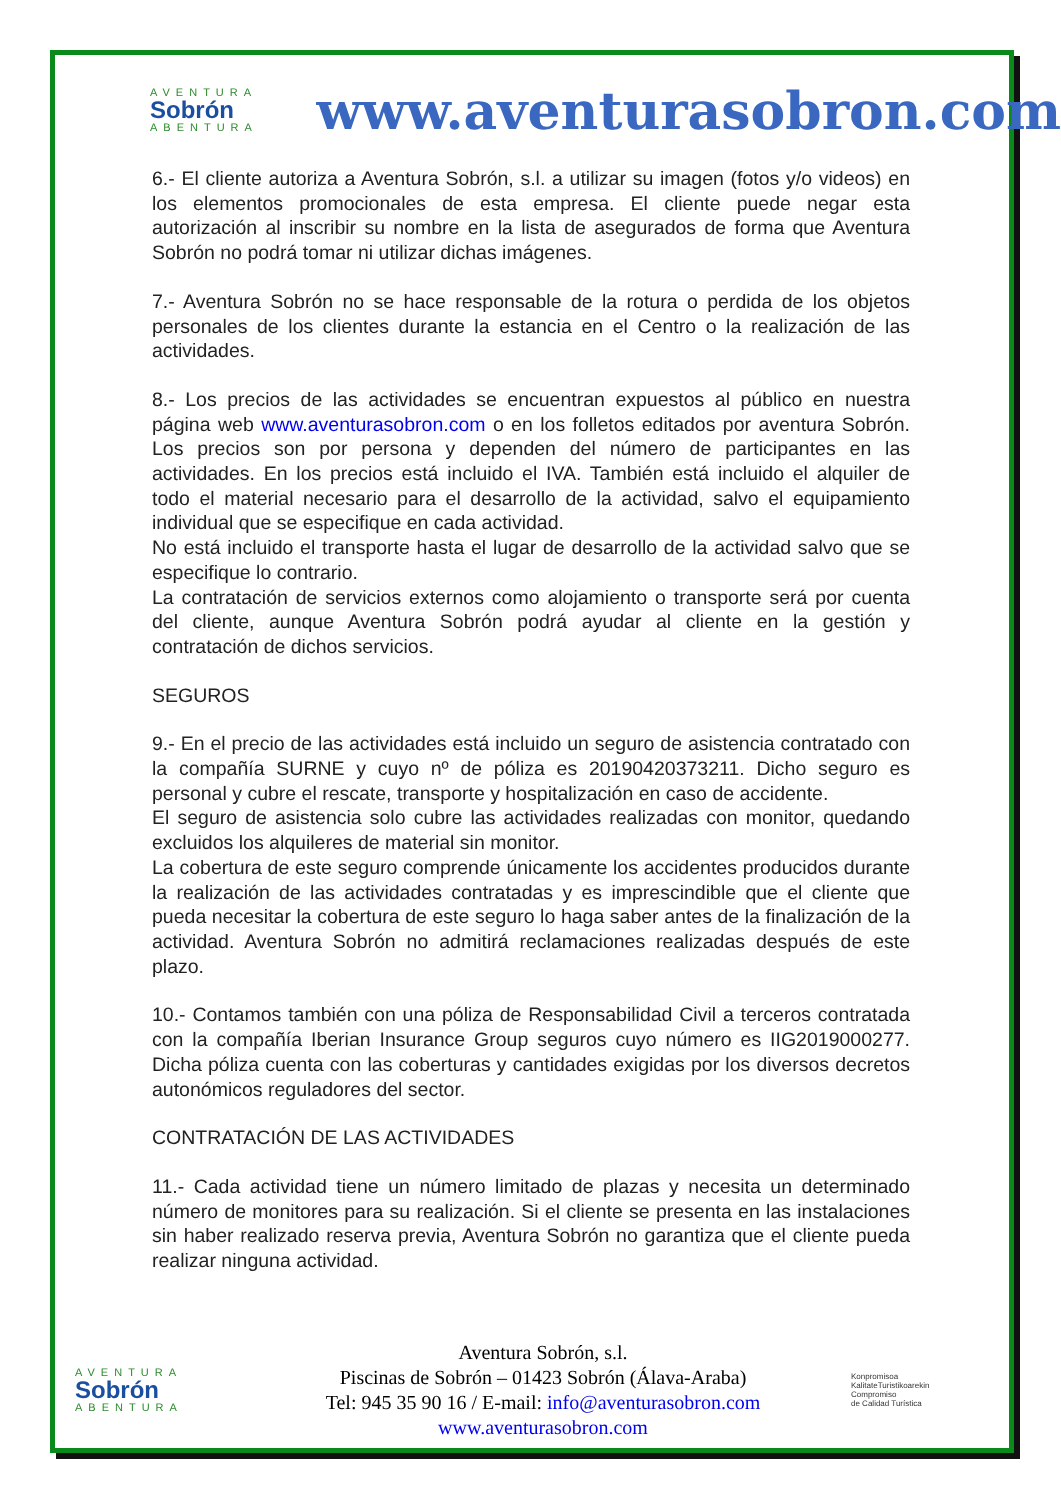AVENTURA
Sobrón
ABENTURA
www.aventurasobron.com
6.- El cliente autoriza a Aventura Sobrón, s.l. a utilizar su imagen (fotos y/o videos) en los elementos promocionales de esta empresa. El cliente puede negar esta autorización al inscribir su nombre en la lista de asegurados de forma que Aventura Sobrón no podrá tomar ni utilizar dichas imágenes.
7.- Aventura Sobrón no se hace responsable de la rotura o perdida de los objetos personales de los clientes durante la estancia en el Centro o la realización de las actividades.
8.- Los precios de las actividades se encuentran expuestos al público en nuestra página web www.aventurasobron.com o en los folletos editados por aventura Sobrón. Los precios son por persona y dependen del número de participantes en las actividades. En los precios está incluido el IVA. También está incluido el alquiler de todo el material necesario para el desarrollo de la actividad, salvo el equipamiento individual que se especifique en cada actividad.
No está incluido el transporte hasta el lugar de desarrollo de la actividad salvo que se especifique lo contrario.
La contratación de servicios externos como alojamiento o transporte será por cuenta del cliente, aunque Aventura Sobrón podrá ayudar al cliente en la gestión y contratación de dichos servicios.
SEGUROS
9.- En el precio de las actividades está incluido un seguro de asistencia contratado con la compañía SURNE y cuyo nº de póliza es 20190420373211. Dicho seguro es personal y cubre el rescate, transporte y hospitalización en caso de accidente.
El seguro de asistencia solo cubre las actividades realizadas con monitor, quedando excluidos los alquileres de material sin monitor.
La cobertura de este seguro comprende únicamente los accidentes producidos durante la realización de las actividades contratadas y es imprescindible que el cliente que pueda necesitar la cobertura de este seguro lo haga saber antes de la finalización de la actividad. Aventura Sobrón no admitirá reclamaciones realizadas después de este plazo.
10.- Contamos también con una póliza de Responsabilidad Civil a terceros contratada con la compañía Iberian Insurance Group seguros cuyo número es IIG2019000277. Dicha póliza cuenta con las coberturas y cantidades exigidas por los diversos decretos autonómicos reguladores del sector.
CONTRATACIÓN DE LAS ACTIVIDADES
11.- Cada actividad tiene un número limitado de plazas y necesita un determinado número de monitores para su realización. Si el cliente se presenta en las instalaciones sin haber realizado reserva previa, Aventura Sobrón no garantiza que el cliente pueda realizar ninguna actividad.
AVENTURA
Sobrón
ABENTURA
Aventura Sobrón, s.l.
Piscinas de Sobrón – 01423 Sobrón (Álava-Araba)
Tel: 945 35 90 16 / E-mail: info@aventurasobron.com
www.aventurasobron.com
Konpromisoa
KalitateTuristikoarekin
Compromiso
de Calidad Turística